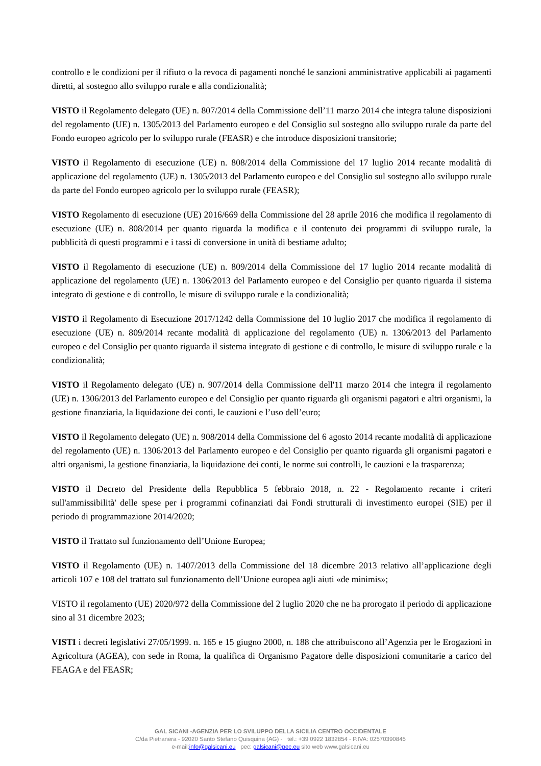controllo e le condizioni per il rifiuto o la revoca di pagamenti nonché le sanzioni amministrative applicabili ai pagamenti diretti, al sostegno allo sviluppo rurale e alla condizionalità;
VISTO il Regolamento delegato (UE) n. 807/2014 della Commissione dell’11 marzo 2014 che integra talune disposizioni del regolamento (UE) n. 1305/2013 del Parlamento europeo e del Consiglio sul sostegno allo sviluppo rurale da parte del Fondo europeo agricolo per lo sviluppo rurale (FEASR) e che introduce disposizioni transitorie;
VISTO il Regolamento di esecuzione (UE) n. 808/2014 della Commissione del 17 luglio 2014 recante modalità di applicazione del regolamento (UE) n. 1305/2013 del Parlamento europeo e del Consiglio sul sostegno allo sviluppo rurale da parte del Fondo europeo agricolo per lo sviluppo rurale (FEASR);
VISTO Regolamento di esecuzione (UE) 2016/669 della Commissione del 28 aprile 2016 che modifica il regolamento di esecuzione (UE) n. 808/2014 per quanto riguarda la modifica e il contenuto dei programmi di sviluppo rurale, la pubblicità di questi programmi e i tassi di conversione in unità di bestiame adulto;
VISTO il Regolamento di esecuzione (UE) n. 809/2014 della Commissione del 17 luglio 2014 recante modalità di applicazione del regolamento (UE) n. 1306/2013 del Parlamento europeo e del Consiglio per quanto riguarda il sistema integrato di gestione e di controllo, le misure di sviluppo rurale e la condizionalità;
VISTO il Regolamento di Esecuzione 2017/1242 della Commissione del 10 luglio 2017 che modifica il regolamento di esecuzione (UE) n. 809/2014 recante modalità di applicazione del regolamento (UE) n. 1306/2013 del Parlamento europeo e del Consiglio per quanto riguarda il sistema integrato di gestione e di controllo, le misure di sviluppo rurale e la condizionalità;
VISTO il Regolamento delegato (UE) n. 907/2014 della Commissione dell'11 marzo 2014 che integra il regolamento (UE) n. 1306/2013 del Parlamento europeo e del Consiglio per quanto riguarda gli organismi pagatori e altri organismi, la gestione finanziaria, la liquidazione dei conti, le cauzioni e l’uso dell’euro;
VISTO il Regolamento delegato (UE) n. 908/2014 della Commissione del 6 agosto 2014 recante modalità di applicazione del regolamento (UE) n. 1306/2013 del Parlamento europeo e del Consiglio per quanto riguarda gli organismi pagatori e altri organismi, la gestione finanziaria, la liquidazione dei conti, le norme sui controlli, le cauzioni e la trasparenza;
VISTO il Decreto del Presidente della Repubblica 5 febbraio 2018, n. 22 - Regolamento recante i criteri sull'ammissibilità' delle spese per i programmi cofinanziati dai Fondi strutturali di investimento europei (SIE) per il periodo di programmazione 2014/2020;
VISTO il Trattato sul funzionamento dell’Unione Europea;
VISTO il Regolamento (UE) n. 1407/2013 della Commissione del 18 dicembre 2013 relativo all’applicazione degli articoli 107 e 108 del trattato sul funzionamento dell’Unione europea agli aiuti «de minimis»;
VISTO il regolamento (UE) 2020/972 della Commissione del 2 luglio 2020 che ne ha prorogato il periodo di applicazione sino al 31 dicembre 2023;
VISTI i decreti legislativi 27/05/1999. n. 165 e 15 giugno 2000, n. 188 che attribuiscono all’Agenzia per le Erogazioni in Agricoltura (AGEA), con sede in Roma, la qualifica di Organismo Pagatore delle disposizioni comunitarie a carico del FEAGA e del FEASR;
GAL SICANI -AGENZIA PER LO SVILUPPO DELLA SICILIA CENTRO OCCIDENTALE
C/da Pietranera - 92020 Santo Stefano Quisquina (AG) - tel.: +39 0922 1832854 - P.IVA: 02570390845
e-mail:info@galsicani.eu pec: galsicani@pec.eu sito web www.galsicani.eu